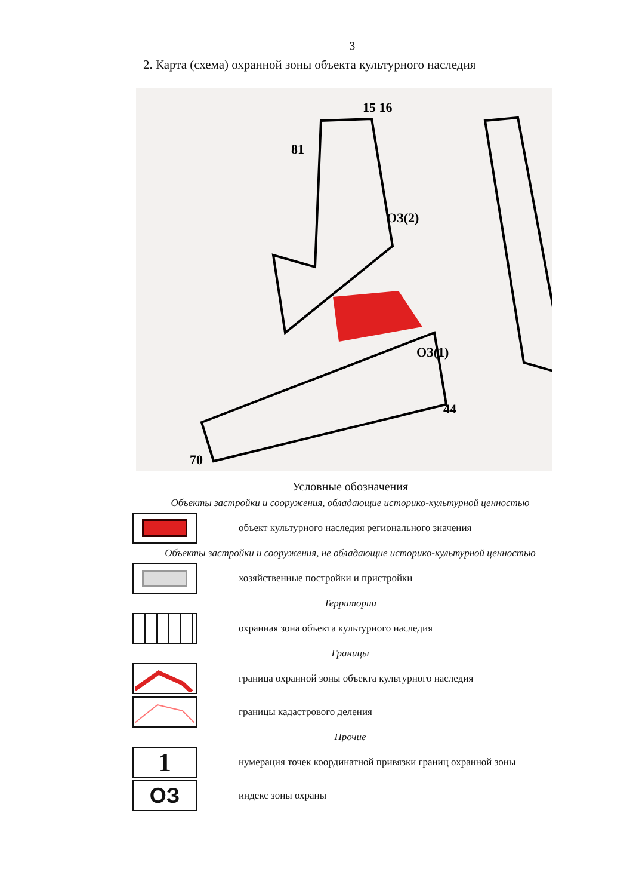3
2. Карта (схема) охранной зоны объекта культурного наследия
ОЗ(2)
ОЗ(1)
15 16
81
70
44
Условные обозначения
Объекты застройки и сооружения, обладающие историко-культурной ценностью
объект культурного наследия регионального значения
Объекты застройки и сооружения, не обладающие историко-культурной ценностью
хозяйственные постройки и пристройки
Территории
охранная зона объекта культурного наследия
Границы
граница охранной зоны объекта культурного наследия
границы кадастрового деления
Прочие
1
нумерация точек координатной привязки границ охранной зоны
ОЗ
индекс зоны охраны